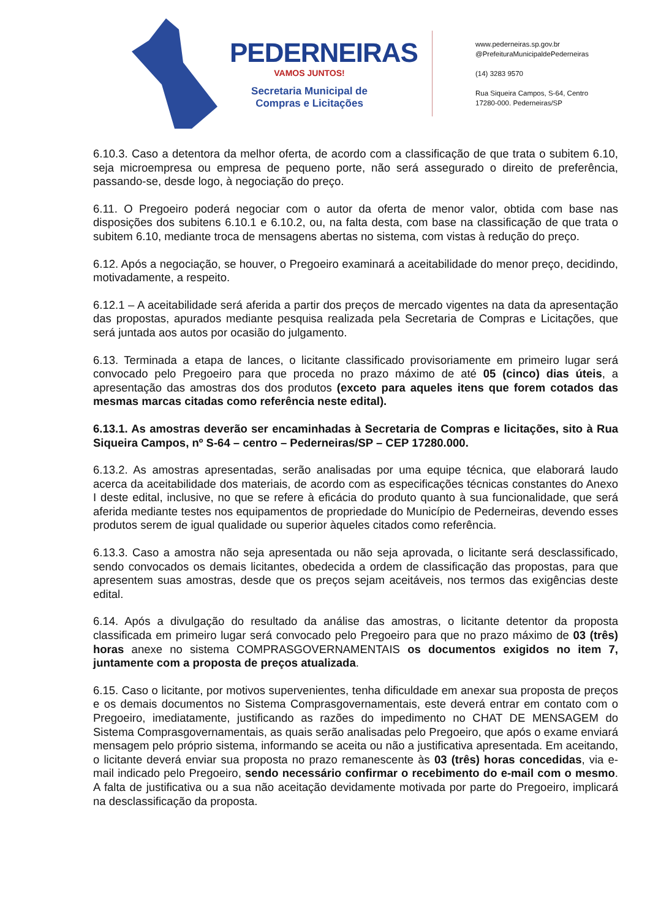PEDERNEIRAS
VAMOS JUNTOS!
Secretaria Municipal de
Compras e Licitações
www.pederneiras.sp.gov.br
@PrefeituraMunicipaldePederneiras
(14) 3283 9570
Rua Siqueira Campos, S-64, Centro
17280-000. Pederneiras/SP
6.10.3. Caso a detentora da melhor oferta, de acordo com a classificação de que trata o subitem 6.10, seja microempresa ou empresa de pequeno porte, não será assegurado o direito de preferência, passando-se, desde logo, à negociação do preço.
6.11. O Pregoeiro poderá negociar com o autor da oferta de menor valor, obtida com base nas disposições dos subitens 6.10.1 e 6.10.2, ou, na falta desta, com base na classificação de que trata o subitem 6.10, mediante troca de mensagens abertas no sistema, com vistas à redução do preço.
6.12. Após a negociação, se houver, o Pregoeiro examinará a aceitabilidade do menor preço, decidindo, motivadamente, a respeito.
6.12.1 – A aceitabilidade será aferida a partir dos preços de mercado vigentes na data da apresentação das propostas, apurados mediante pesquisa realizada pela Secretaria de Compras e Licitações, que será juntada aos autos por ocasião do julgamento.
6.13. Terminada a etapa de lances, o licitante classificado provisoriamente em primeiro lugar será convocado pelo Pregoeiro para que proceda no prazo máximo de até 05 (cinco) dias úteis, a apresentação das amostras dos dos produtos (exceto para aqueles itens que forem cotados das mesmas marcas citadas como referência neste edital).
6.13.1. As amostras deverão ser encaminhadas à Secretaria de Compras e licitações, sito à Rua Siqueira Campos, nº S-64 – centro – Pederneiras/SP – CEP 17280.000.
6.13.2. As amostras apresentadas, serão analisadas por uma equipe técnica, que elaborará laudo acerca da aceitabilidade dos materiais, de acordo com as especificações técnicas constantes do Anexo I deste edital, inclusive, no que se refere à eficácia do produto quanto à sua funcionalidade, que será aferida mediante testes nos equipamentos de propriedade do Município de Pederneiras, devendo esses produtos serem de igual qualidade ou superior àqueles citados como referência.
6.13.3. Caso a amostra não seja apresentada ou não seja aprovada, o licitante será desclassificado, sendo convocados os demais licitantes, obedecida a ordem de classificação das propostas, para que apresentem suas amostras, desde que os preços sejam aceitáveis, nos termos das exigências deste edital.
6.14. Após a divulgação do resultado da análise das amostras, o licitante detentor da proposta classificada em primeiro lugar será convocado pelo Pregoeiro para que no prazo máximo de 03 (três) horas anexe no sistema COMPRASGOVERNAMENTAIS os documentos exigidos no item 7, juntamente com a proposta de preços atualizada.
6.15. Caso o licitante, por motivos supervenientes, tenha dificuldade em anexar sua proposta de preços e os demais documentos no Sistema Comprasgovernamentais, este deverá entrar em contato com o Pregoeiro, imediatamente, justificando as razões do impedimento no CHAT DE MENSAGEM do Sistema Comprasgovernamentais, as quais serão analisadas pelo Pregoeiro, que após o exame enviará mensagem pelo próprio sistema, informando se aceita ou não a justificativa apresentada. Em aceitando, o licitante deverá enviar sua proposta no prazo remanescente às 03 (três) horas concedidas, via e-mail indicado pelo Pregoeiro, sendo necessário confirmar o recebimento do e-mail com o mesmo. A falta de justificativa ou a sua não aceitação devidamente motivada por parte do Pregoeiro, implicará na desclassificação da proposta.